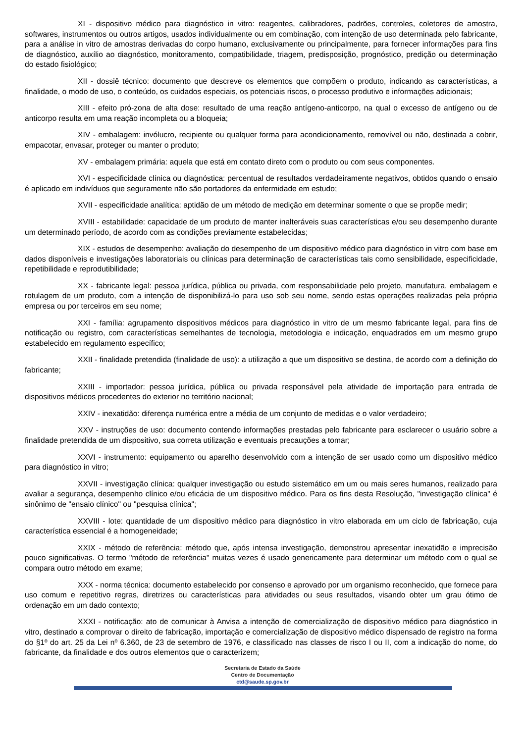XI - dispositivo médico para diagnóstico in vitro: reagentes, calibradores, padrões, controles, coletores de amostra, softwares, instrumentos ou outros artigos, usados individualmente ou em combinação, com intenção de uso determinada pelo fabricante, para a análise in vitro de amostras derivadas do corpo humano, exclusivamente ou principalmente, para fornecer informações para fins de diagnóstico, auxílio ao diagnóstico, monitoramento, compatibilidade, triagem, predisposição, prognóstico, predição ou determinação do estado fisiológico;
XII - dossiê técnico: documento que descreve os elementos que compõem o produto, indicando as características, a finalidade, o modo de uso, o conteúdo, os cuidados especiais, os potenciais riscos, o processo produtivo e informações adicionais;
XIII - efeito pró-zona de alta dose: resultado de uma reação antígeno-anticorpo, na qual o excesso de antígeno ou de anticorpo resulta em uma reação incompleta ou a bloqueia;
XIV - embalagem: invólucro, recipiente ou qualquer forma para acondicionamento, removível ou não, destinada a cobrir, empacotar, envasar, proteger ou manter o produto;
XV - embalagem primária: aquela que está em contato direto com o produto ou com seus componentes.
XVI - especificidade clínica ou diagnóstica: percentual de resultados verdadeiramente negativos, obtidos quando o ensaio é aplicado em indivíduos que seguramente não são portadores da enfermidade em estudo;
XVII - especificidade analítica: aptidão de um método de medição em determinar somente o que se propõe medir;
XVIII - estabilidade: capacidade de um produto de manter inalteráveis suas características e/ou seu desempenho durante um determinado período, de acordo com as condições previamente estabelecidas;
XIX - estudos de desempenho: avaliação do desempenho de um dispositivo médico para diagnóstico in vitro com base em dados disponíveis e investigações laboratoriais ou clínicas para determinação de características tais como sensibilidade, especificidade, repetibilidade e reprodutibilidade;
XX - fabricante legal: pessoa jurídica, pública ou privada, com responsabilidade pelo projeto, manufatura, embalagem e rotulagem de um produto, com a intenção de disponibilizá-lo para uso sob seu nome, sendo estas operações realizadas pela própria empresa ou por terceiros em seu nome;
XXI - família: agrupamento dispositivos médicos para diagnóstico in vitro de um mesmo fabricante legal, para fins de notificação ou registro, com características semelhantes de tecnologia, metodologia e indicação, enquadrados em um mesmo grupo estabelecido em regulamento específico;
XXII - finalidade pretendida (finalidade de uso): a utilização a que um dispositivo se destina, de acordo com a definição do fabricante;
XXIII - importador: pessoa jurídica, pública ou privada responsável pela atividade de importação para entrada de dispositivos médicos procedentes do exterior no território nacional;
XXIV - inexatidão: diferença numérica entre a média de um conjunto de medidas e o valor verdadeiro;
XXV - instruções de uso: documento contendo informações prestadas pelo fabricante para esclarecer o usuário sobre a finalidade pretendida de um dispositivo, sua correta utilização e eventuais precauções a tomar;
XXVI - instrumento: equipamento ou aparelho desenvolvido com a intenção de ser usado como um dispositivo médico para diagnóstico in vitro;
XXVII - investigação clínica: qualquer investigação ou estudo sistemático em um ou mais seres humanos, realizado para avaliar a segurança, desempenho clínico e/ou eficácia de um dispositivo médico. Para os fins desta Resolução, "investigação clínica" é sinônimo de "ensaio clínico" ou "pesquisa clínica";
XXVIII - lote: quantidade de um dispositivo médico para diagnóstico in vitro elaborada em um ciclo de fabricação, cuja característica essencial é a homogeneidade;
XXIX - método de referência: método que, após intensa investigação, demonstrou apresentar inexatidão e imprecisão pouco significativas. O termo "método de referência" muitas vezes é usado genericamente para determinar um método com o qual se compara outro método em exame;
XXX - norma técnica: documento estabelecido por consenso e aprovado por um organismo reconhecido, que fornece para uso comum e repetitivo regras, diretrizes ou características para atividades ou seus resultados, visando obter um grau ótimo de ordenação em um dado contexto;
XXXI - notificação: ato de comunicar à Anvisa a intenção de comercialização de dispositivo médico para diagnóstico in vitro, destinado a comprovar o direito de fabricação, importação e comercialização de dispositivo médico dispensado de registro na forma do §1º do art. 25 da Lei nº 6.360, de 23 de setembro de 1976, e classificado nas classes de risco I ou II, com a indicação do nome, do fabricante, da finalidade e dos outros elementos que o caracterizem;
Secretaria de Estado da Saúde
Centro de Documentação
ctd@saude.sp.gov.br